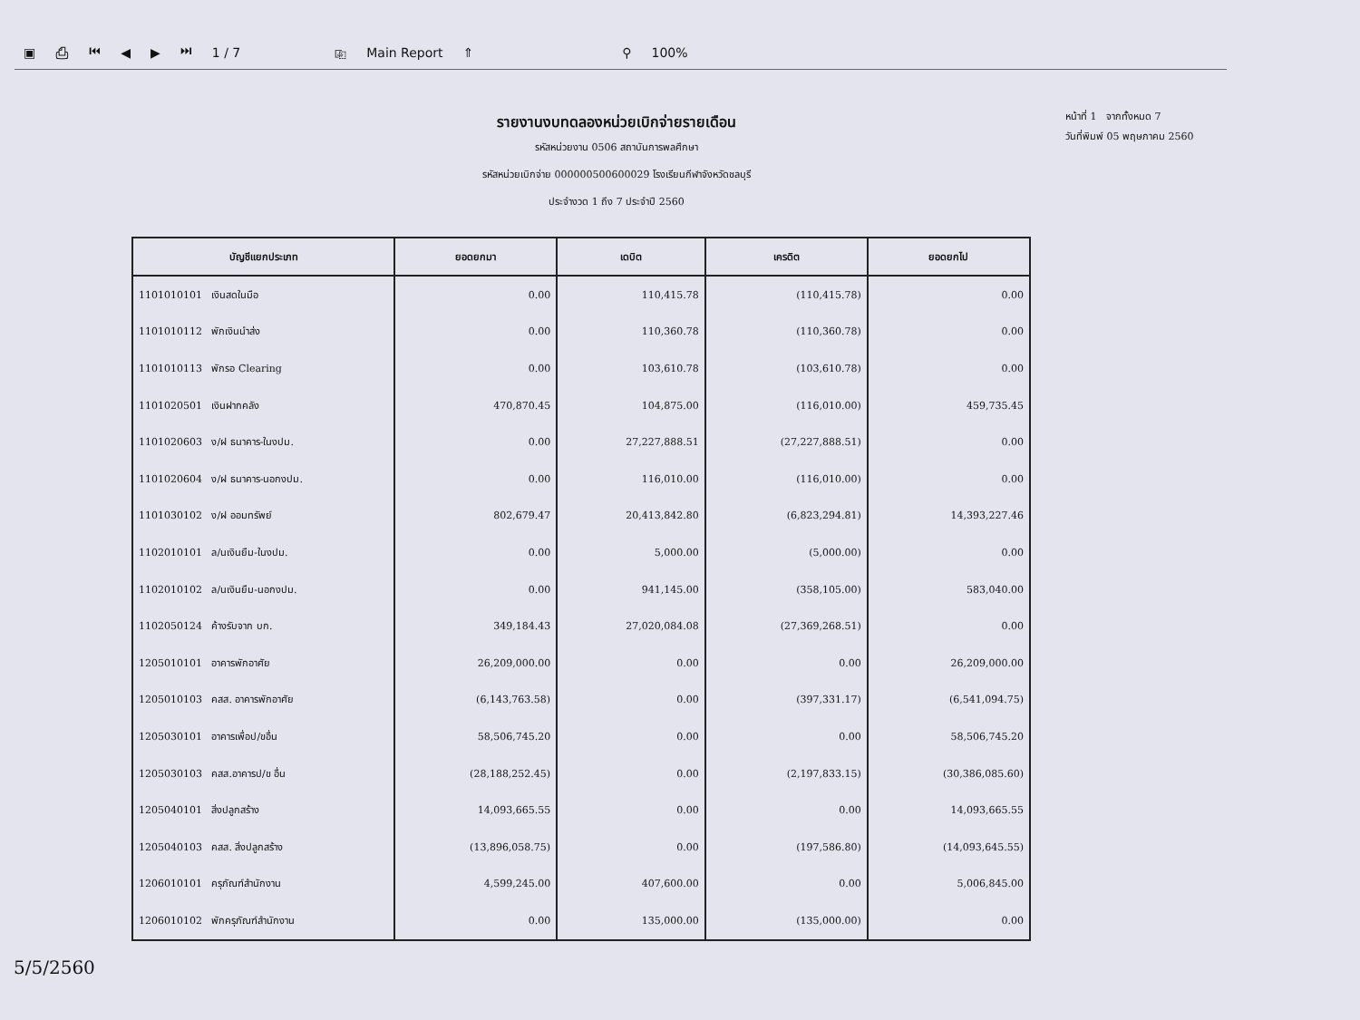▣ ⎙ ⏮ ◀ ▶ ⏭ 1 / 7 ⎘ Main Report ⇑ ⚲ 100%
รายงานงบทดลองหน่วยเบิกจ่ายรายเดือน
รหัสหน่วยงาน 0506 สถาบันการพลศึกษา
รหัสหน่วยเบิกจ่าย 000000500600029 โรงเรียนกีฬาจังหวัดชลบุรี
ประจำงวด 1 ถึง 7 ประจำปี 2560
หน้าที่ 1 จากทั้งหมด 7
วันที่พิมพ์ 05 พฤษภาคม 2560
| บัญชีแยกประเภท | ยอดยกมา | เดบิต | เครดิต | ยอดยกไป |
| --- | --- | --- | --- | --- |
| 1101010101 เงินสดในมือ | 0.00 | 110,415.78 | (110,415.78) | 0.00 |
| 1101010112 พักเงินนำส่ง | 0.00 | 110,360.78 | (110,360.78) | 0.00 |
| 1101010113 พักรอ Clearing | 0.00 | 103,610.78 | (103,610.78) | 0.00 |
| 1101020501 เงินฝากคลัง | 470,870.45 | 104,875.00 | (116,010.00) | 459,735.45 |
| 1101020603 ง/ฝ ธนาคาร-ในงปม. | 0.00 | 27,227,888.51 | (27,227,888.51) | 0.00 |
| 1101020604 ง/ฝ ธนาคาร-นอกงปม. | 0.00 | 116,010.00 | (116,010.00) | 0.00 |
| 1101030102 ง/ฝ ออมทรัพย์ | 802,679.47 | 20,413,842.80 | (6,823,294.81) | 14,393,227.46 |
| 1102010101 ล/นเงินยืม-ในงปม. | 0.00 | 5,000.00 | (5,000.00) | 0.00 |
| 1102010102 ล/นเงินยืม-นอกงปม. | 0.00 | 941,145.00 | (358,105.00) | 583,040.00 |
| 1102050124 ค้างรับจาก บก. | 349,184.43 | 27,020,084.08 | (27,369,268.51) | 0.00 |
| 1205010101 อาคารพักอาศัย | 26,209,000.00 | 0.00 | 0.00 | 26,209,000.00 |
| 1205010103 คสส. อาคารพักอาศัย | (6,143,763.58) | 0.00 | (397,331.17) | (6,541,094.75) |
| 1205030101 อาคารเพื่อป/ขอื่น | 58,506,745.20 | 0.00 | 0.00 | 58,506,745.20 |
| 1205030103 คสส.อาคารป/ข อื่น | (28,188,252.45) | 0.00 | (2,197,833.15) | (30,386,085.60) |
| 1205040101 สิ่งปลูกสร้าง | 14,093,665.55 | 0.00 | 0.00 | 14,093,665.55 |
| 1205040103 คสส. สิ่งปลูกสร้าง | (13,896,058.75) | 0.00 | (197,586.80) | (14,093,645.55) |
| 1206010101 ครุภัณฑ์สำนักงาน | 4,599,245.00 | 407,600.00 | 0.00 | 5,006,845.00 |
| 1206010102 พักครุภัณฑ์สำนักงาน | 0.00 | 135,000.00 | (135,000.00) | 0.00 |
5/5/2560